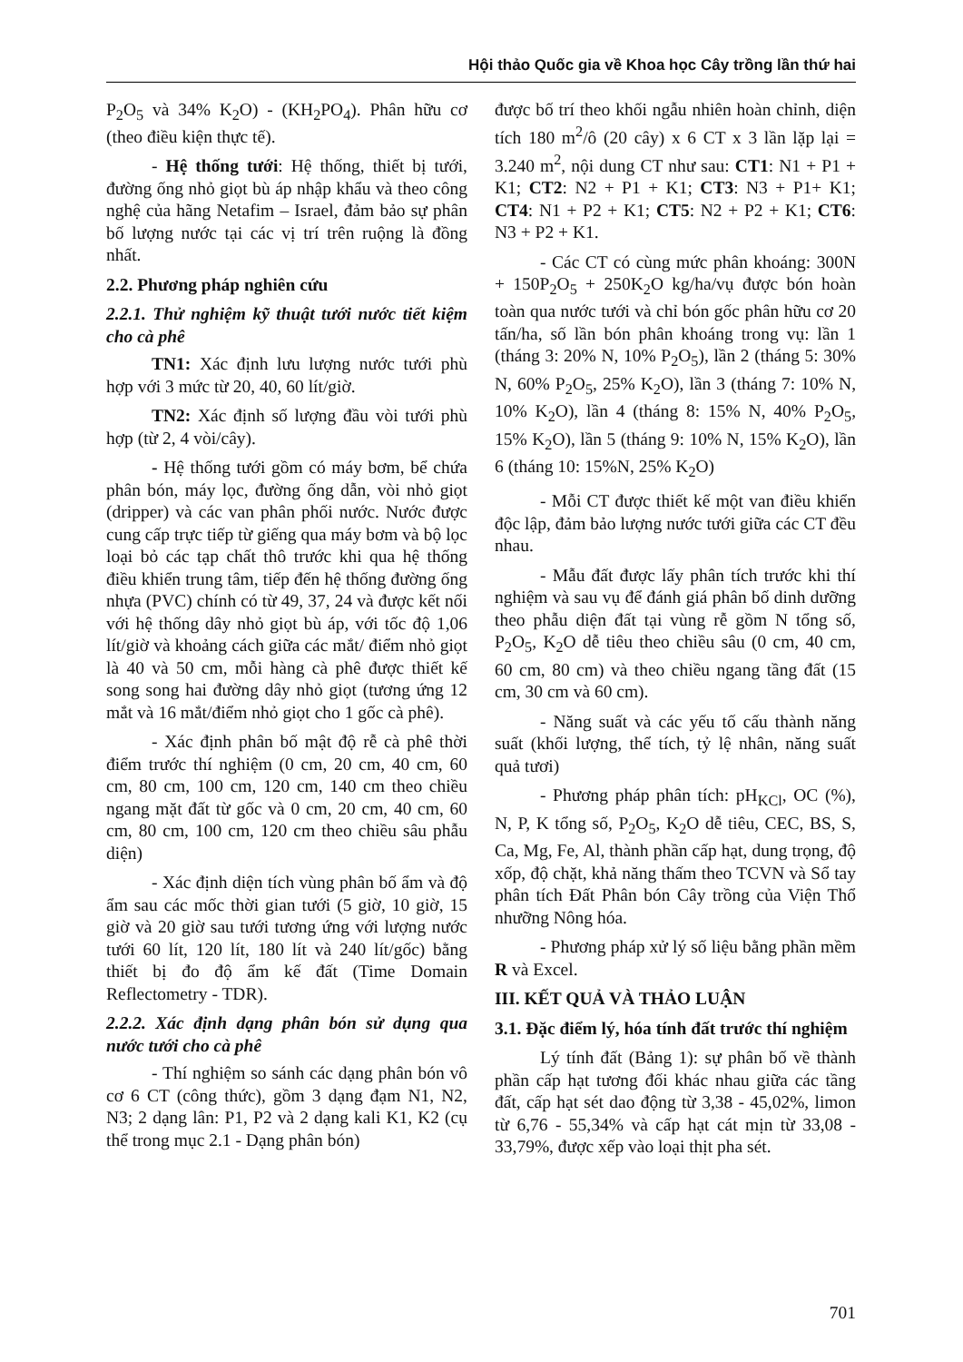Hội thảo Quốc gia về Khoa học Cây trồng lần thứ hai
P<sub>2</sub>O<sub>5</sub> và 34% K<sub>2</sub>O) - (KH<sub>2</sub>PO<sub>4</sub>). Phân hữu cơ (theo điều kiện thực tế).
- Hệ thống tưới: Hệ thống, thiết bị tưới, đường ống nhỏ giọt bù áp nhập khẩu và theo công nghệ của hãng Netafim – Israel, đảm bảo sự phân bố lượng nước tại các vị trí trên ruộng là đồng nhất.
2.2. Phương pháp nghiên cứu
2.2.1. Thử nghiệm kỹ thuật tưới nước tiết kiệm cho cà phê
TN1: Xác định lưu lượng nước tưới phù hợp với 3 mức từ 20, 40, 60 lít/giờ.
TN2: Xác định số lượng đầu vòi tưới phù hợp (từ 2, 4 vòi/cây).
- Hệ thống tưới gồm có máy bơm, bể chứa phân bón, máy lọc, đường ống dẫn, vòi nhỏ giọt (dripper) và các van phân phối nước. Nước được cung cấp trực tiếp từ giếng qua máy bơm và bộ lọc loại bỏ các tạp chất thô trước khi qua hệ thống điều khiển trung tâm, tiếp đến hệ thống đường ống nhựa (PVC) chính có từ 49, 37, 24 và được kết nối với hệ thống dây nhỏ giọt bù áp, với tốc độ 1,06 lít/giờ và khoảng cách giữa các mắt/ điểm nhỏ giọt là 40 và 50 cm, mỗi hàng cà phê được thiết kế song song hai đường dây nhỏ giọt (tương ứng 12 mắt và 16 mắt/điểm nhỏ giọt cho 1 gốc cà phê).
- Xác định phân bố mật độ rễ cà phê thời điểm trước thí nghiệm (0 cm, 20 cm, 40 cm, 60 cm, 80 cm, 100 cm, 120 cm, 140 cm theo chiều ngang mặt đất từ gốc và 0 cm, 20 cm, 40 cm, 60 cm, 80 cm, 100 cm, 120 cm theo chiều sâu phẫu diện)
- Xác định diện tích vùng phân bố ẩm và độ ẩm sau các mốc thời gian tưới (5 giờ, 10 giờ, 15 giờ và 20 giờ sau tưới tương ứng với lượng nước tưới 60 lít, 120 lít, 180 lít và 240 lít/gốc) bằng thiết bị đo độ ẩm kế đất (Time Domain Reflectometry - TDR).
2.2.2. Xác định dạng phân bón sử dụng qua nước tưới cho cà phê
- Thí nghiệm so sánh các dạng phân bón vô cơ 6 CT (công thức), gồm 3 dạng đạm N1, N2, N3; 2 dạng lân: P1, P2 và 2 dạng kali K1, K2 (cụ thể trong mục 2.1 - Dạng phân bón)
được bố trí theo khối ngẫu nhiên hoàn chỉnh, diện tích 180 m<sup>2</sup>/ô (20 cây) x 6 CT x 3 lần lặp lại = 3.240 m<sup>2</sup>, nội dung CT như sau: CT1: N1 + P1 + K1; CT2: N2 + P1 + K1; CT3: N3 + P1+ K1; CT4: N1 + P2 + K1; CT5: N2 + P2 + K1; CT6: N3 + P2 + K1.
- Các CT có cùng mức phân khoáng: 300N + 150P<sub>2</sub>O<sub>5</sub> + 250K<sub>2</sub>O kg/ha/vụ được bón hoàn toàn qua nước tưới và chỉ bón gốc phân hữu cơ 20 tấn/ha, số lần bón phân khoáng trong vụ: lần 1 (tháng 3: 20% N, 10% P<sub>2</sub>O<sub>5</sub>), lần 2 (tháng 5: 30% N, 60% P<sub>2</sub>O<sub>5</sub>, 25% K<sub>2</sub>O), lần 3 (tháng 7: 10% N, 10% K<sub>2</sub>O), lần 4 (tháng 8: 15% N, 40% P<sub>2</sub>O<sub>5</sub>, 15% K<sub>2</sub>O), lần 5 (tháng 9: 10% N, 15% K<sub>2</sub>O), lần 6 (tháng 10: 15%N, 25% K<sub>2</sub>O)
- Mỗi CT được thiết kế một van điều khiển độc lập, đảm bảo lượng nước tưới giữa các CT đều nhau.
- Mẫu đất được lấy phân tích trước khi thí nghiệm và sau vụ để đánh giá phân bố dinh dưỡng theo phẫu diện đất tại vùng rễ gồm N tổng số, P<sub>2</sub>O<sub>5</sub>, K<sub>2</sub>O dễ tiêu theo chiều sâu (0 cm, 40 cm, 60 cm, 80 cm) và theo chiều ngang tầng đất (15 cm, 30 cm và 60 cm).
- Năng suất và các yếu tố cấu thành năng suất (khối lượng, thể tích, tỷ lệ nhân, năng suất quả tươi)
- Phương pháp phân tích: pH<sub>KCl</sub>, OC (%), N, P, K tổng số, P<sub>2</sub>O<sub>5</sub>, K<sub>2</sub>O dễ tiêu, CEC, BS, S, Ca, Mg, Fe, Al, thành phần cấp hạt, dung trọng, độ xốp, độ chặt, khả năng thấm theo TCVN và Sổ tay phân tích Đất Phân bón Cây trồng của Viện Thổ nhưỡng Nông hóa.
- Phương pháp xử lý số liệu bằng phần mềm R và Excel.
III. KẾT QUẢ VÀ THẢO LUẬN
3.1. Đặc điểm lý, hóa tính đất trước thí nghiệm
Lý tính đất (Bảng 1): sự phân bố về thành phần cấp hạt tương đối khác nhau giữa các tầng đất, cấp hạt sét dao động từ 3,38 - 45,02%, limon từ 6,76 - 55,34% và cấp hạt cát mịn từ 33,08 - 33,79%, được xếp vào loại thịt pha sét.
701